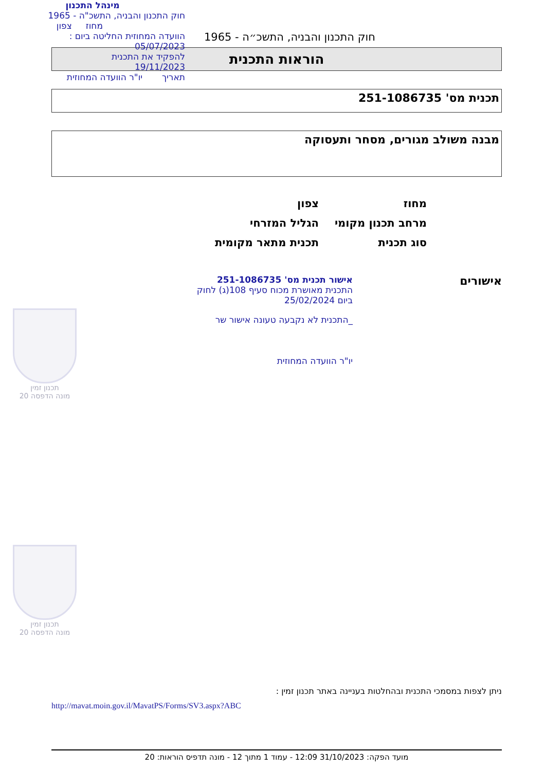מינהל התכנון
חוק התכנון והבניה, התשכ"ה - 1965
מחוז צפון
הוועדה המחוזית החליטה ביום :
05/07/2023
להפקיד את התכנית
19/11/2023
תאריך יו"ר הוועדה המחוזית
חוק התכנון והבניה, התשכ״ה - 1965
הוראות התכנית
תכנית מס' 251-1086735
מבנה משולב מגורים, מסחר ותעסוקה
מחוז צפון
מרחב תכנון מקומי הגליל המזרחי
סוג תכנית תכנית מתאר מקומית
אישורים
אישור תכנית מס' 251-1086735
התכנית מאושרת מכוח סעיף 108(ג) לחוק
ביום 25/02/2024
_התכנית לא נקבעה טעונה אישור שר
יו"ר הוועדה המחוזית
תכנון זמין
מונה הדפסה 20
תכנון זמין
מונה הדפסה 20
ניתן לצפות במסמכי התכנית ובהחלטות בעניינה באתר תכנון זמין :
http://mavat.moin.gov.il/MavatPS/Forms/SV3.aspx?ABC
מועד הפקה: 31/10/2023 12:09 - עמוד 1 מתוך 12 - מונה תדפיס הוראות: 20